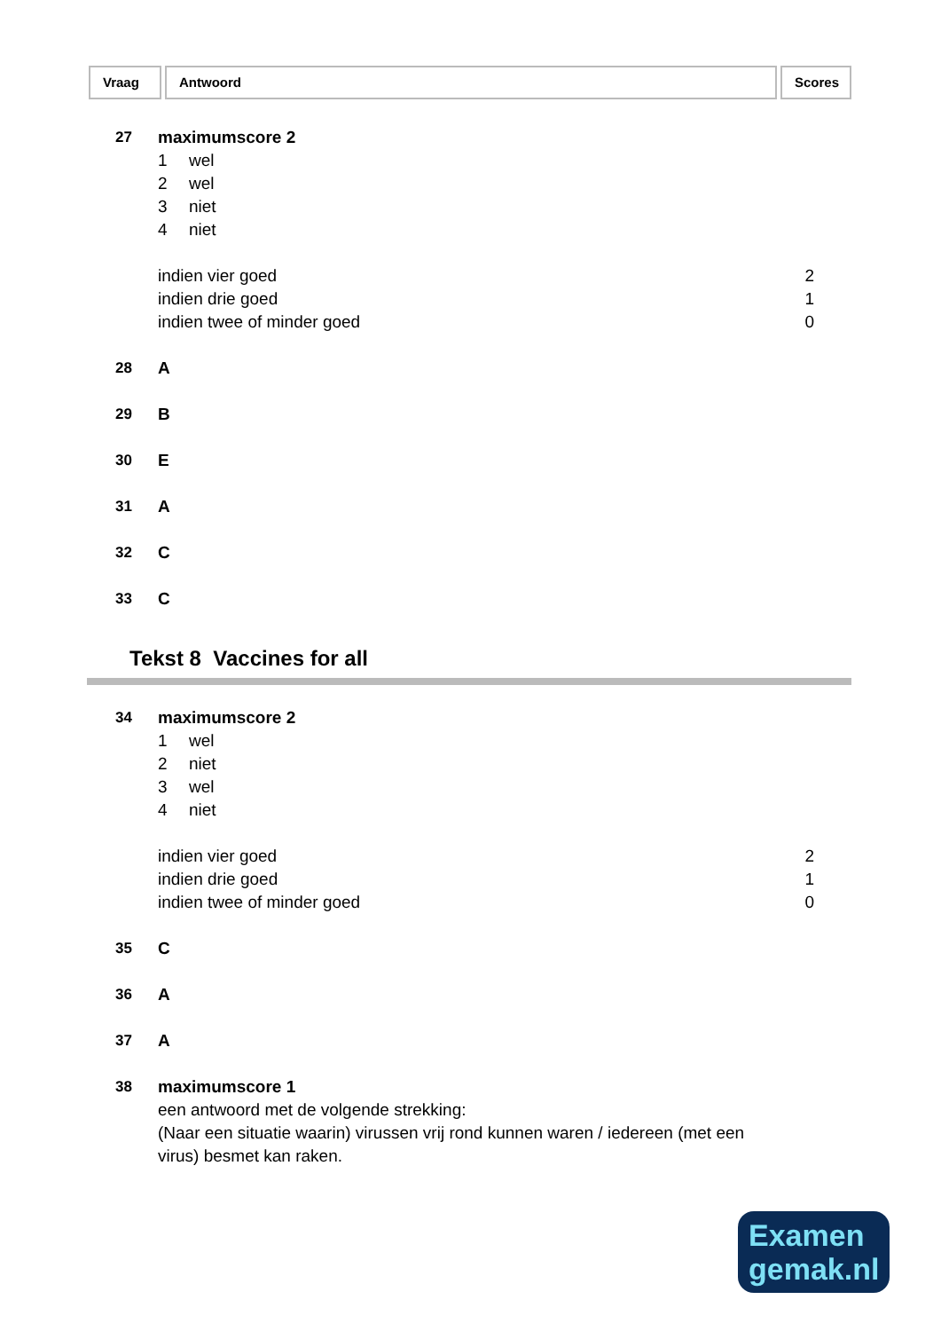Vraag Antwoord Scores
| 27 | maximumscore 2 | |
| | 1 wel | |
| | 2 wel | |
| | 3 niet | |
| | 4 niet | |
| | indien vier goed | 2 |
| | indien drie goed | 1 |
| | indien twee of minder goed | 0 |
| 28 | A | |
| 29 | B | |
| 30 | E | |
| 31 | A | |
| 32 | C | |
| 33 | C | |
Tekst 8 Vaccines for all
| 34 | maximumscore 2 | |
| | 1 wel | |
| | 2 niet | |
| | 3 wel | |
| | 4 niet | |
| | indien vier goed | 2 |
| | indien drie goed | 1 |
| | indien twee of minder goed | 0 |
| 35 | C | |
| 36 | A | |
| 37 | A | |
| 38 | maximumscore 1 | |
| | een antwoord met de volgende strekking: (Naar een situatie waarin) virussen vrij rond kunnen waren / iedereen (met een virus) besmet kan raken. | |
Examen
gemak.nl